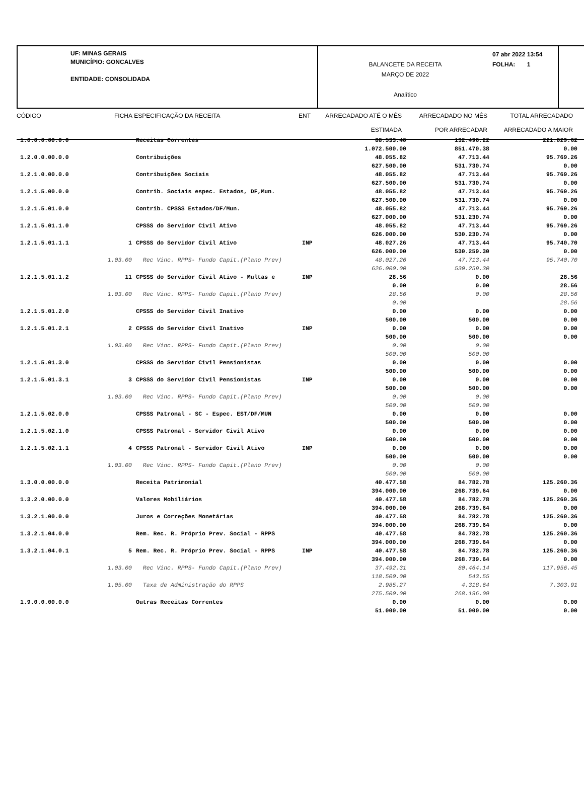UF: MINAS GERAIS
MUNICÍPIO: GONCALVES
ENTIDADE: CONSOLIDADA
BALANCETE DA RECEITA
MARÇO DE 2022
Analítico
07 abr 2022 13:54
FOLHA: 1
CÓDIGO
FICHA
ESPECIFICAÇÃO DA RECEITA
ENT
ARRECADADO ATÉ O MÊS
ESTIMADA
ARRECADADO NO MÊS
POR ARRECADAR
TOTAL ARRECADADO
ARRECADADO A MAIOR
| 1.0.0.0.00.0.0 | | Receitas Correntes | | 88.533.40 1.072.500.00 | 132.496.22 851.470.38 | 221.029.62 0.00 |
| 1.2.0.0.00.0.0 | | Contribuições | | 48.055.82 627.500.00 | 47.713.44 531.730.74 | 95.769.26 0.00 |
| 1.2.1.0.00.0.0 | | Contribuições Sociais | | 48.055.82 627.500.00 | 47.713.44 531.730.74 | 95.769.26 0.00 |
| 1.2.1.5.00.0.0 | | Contrib. Sociais espec. Estados, DF,Mun. | | 48.055.82 627.500.00 | 47.713.44 531.730.74 | 95.769.26 0.00 |
| 1.2.1.5.01.0.0 | | Contrib. CPSSS Estados/DF/Mun. | | 48.055.82 627.000.00 | 47.713.44 531.230.74 | 95.769.26 0.00 |
| 1.2.1.5.01.1.0 | | CPSSS do Servidor Civil Ativo | | 48.055.82 626.000.00 | 47.713.44 530.230.74 | 95.769.26 0.00 |
| 1.2.1.5.01.1.1 | 1 | CPSSS do Servidor Civil Ativo | INP | 48.027.26 626.000.00 | 47.713.44 530.259.30 | 95.740.70 0.00 |
| | 1.03.00 | Rec Vinc. RPPS- Fundo Capit.(Plano Prev) | | 48.027.26 626.000.00 | 47.713.44 530.259.30 | 95.740.70 |
| 1.2.1.5.01.1.2 | 11 | CPSSS do Servidor Civil Ativo - Multas e | INP | 28.56 0.00 | 0.00 0.00 | 28.56 28.56 |
| | 1.03.00 | Rec Vinc. RPPS- Fundo Capit.(Plano Prev) | | 28.56 0.00 | 0.00 | 28.56 28.56 |
| 1.2.1.5.01.2.0 | | CPSSS do Servidor Civil Inativo | | 0.00 500.00 | 0.00 500.00 | 0.00 0.00 |
| 1.2.1.5.01.2.1 | 2 | CPSSS do Servidor Civil Inativo | INP | 0.00 500.00 | 0.00 500.00 | 0.00 0.00 |
| | 1.03.00 | Rec Vinc. RPPS- Fundo Capit.(Plano Prev) | | 0.00 500.00 | 0.00 500.00 | |
| 1.2.1.5.01.3.0 | | CPSSS do Servidor Civil Pensionistas | | 0.00 500.00 | 0.00 500.00 | 0.00 0.00 |
| 1.2.1.5.01.3.1 | 3 | CPSSS do Servidor Civil Pensionistas | INP | 0.00 500.00 | 0.00 500.00 | 0.00 0.00 |
| | 1.03.00 | Rec Vinc. RPPS- Fundo Capit.(Plano Prev) | | 0.00 500.00 | 0.00 500.00 | |
| 1.2.1.5.02.0.0 | | CPSSS Patronal - SC - Espec. EST/DF/MUN | | 0.00 500.00 | 0.00 500.00 | 0.00 0.00 |
| 1.2.1.5.02.1.0 | | CPSSS Patronal - Servidor Civil Ativo | | 0.00 500.00 | 0.00 500.00 | 0.00 0.00 |
| 1.2.1.5.02.1.1 | 4 | CPSSS Patronal - Servidor Civil Ativo | INP | 0.00 500.00 | 0.00 500.00 | 0.00 0.00 |
| | 1.03.00 | Rec Vinc. RPPS- Fundo Capit.(Plano Prev) | | 0.00 500.00 | 0.00 500.00 | |
| 1.3.0.0.00.0.0 | | Receita Patrimonial | | 40.477.58 394.000.00 | 84.782.78 268.739.64 | 125.260.36 0.00 |
| 1.3.2.0.00.0.0 | | Valores Mobiliários | | 40.477.58 394.000.00 | 84.782.78 268.739.64 | 125.260.36 0.00 |
| 1.3.2.1.00.0.0 | | Juros e Correções Monetárias | | 40.477.58 394.000.00 | 84.782.78 268.739.64 | 125.260.36 0.00 |
| 1.3.2.1.04.0.0 | | Rem. Rec. R. Próprio Prev. Social - RPPS | | 40.477.58 394.000.00 | 84.782.78 268.739.64 | 125.260.36 0.00 |
| 1.3.2.1.04.0.1 | 5 | Rem. Rec. R. Próprio Prev. Social - RPPS | INP | 40.477.58 394.000.00 | 84.782.78 268.739.64 | 125.260.36 0.00 |
| | 1.03.00 | Rec Vinc. RPPS- Fundo Capit.(Plano Prev) | | 37.492.31 118.500.00 | 80.464.14 543.55 | 117.956.45 |
| | 1.05.00 | Taxa de Administração do RPPS | | 2.985.27 275.500.00 | 4.318.64 268.196.09 | 7.303.91 |
| 1.9.0.0.00.0.0 | | Outras Receitas Correntes | | 0.00 51.000.00 | 0.00 51.000.00 | 0.00 0.00 |